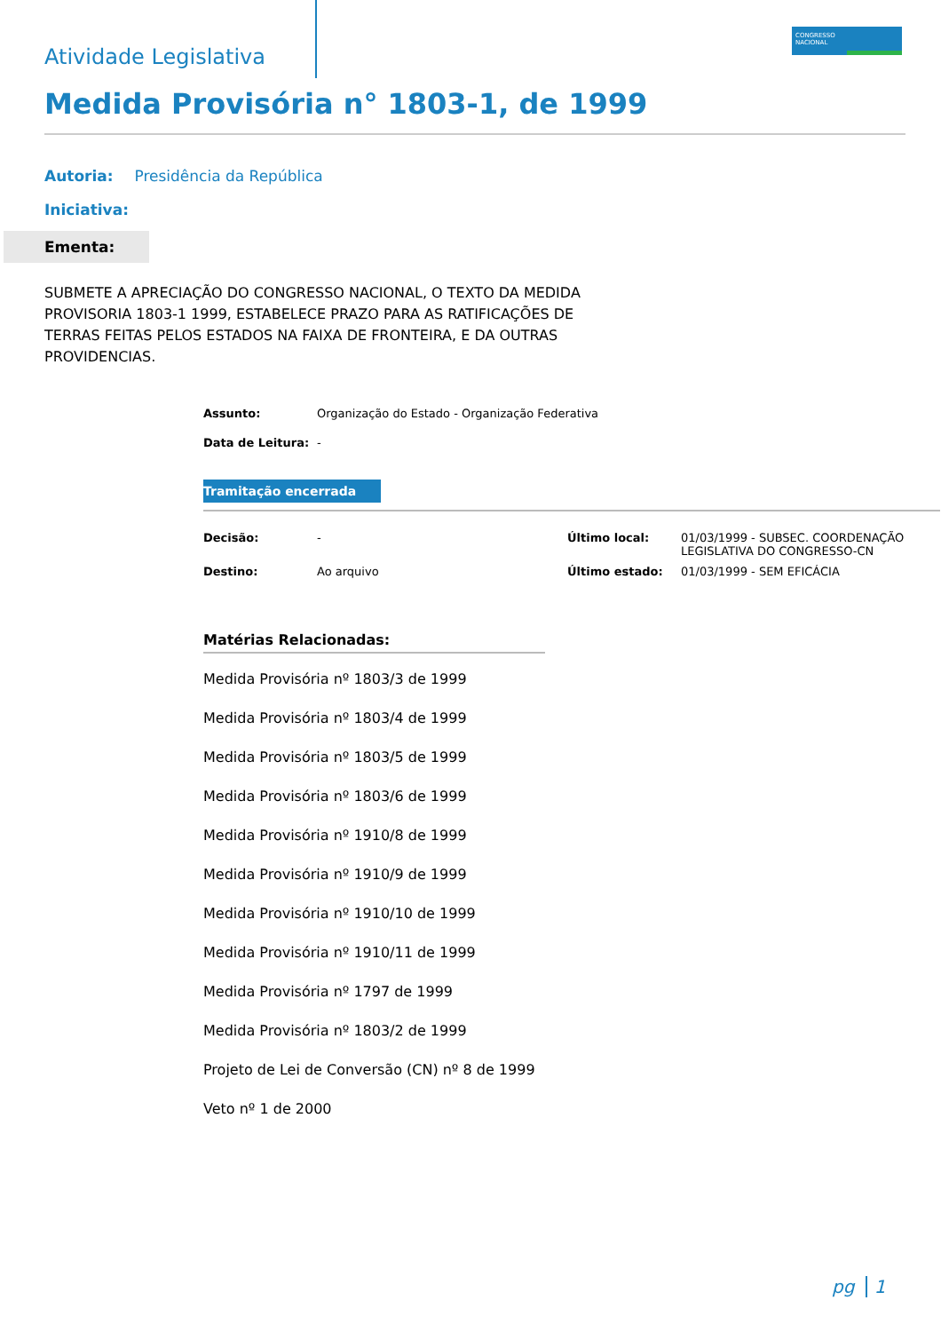CONGRESSO
NACIONAL
Atividade Legislativa
Medida Provisória n° 1803-1, de 1999
Autoria: Presidência da República
Iniciativa:
Ementa:
SUBMETE A APRECIAÇÃO DO CONGRESSO NACIONAL, O TEXTO DA MEDIDA PROVISORIA 1803-1 1999, ESTABELECE PRAZO PARA AS RATIFICAÇÕES DE TERRAS FEITAS PELOS ESTADOS NA FAIXA DE FRONTEIRA, E DA OUTRAS PROVIDENCIAS.
| Assunto: | Organização do Estado - Organização Federativa |
| Data de Leitura: | - |
Tramitação encerrada
| Decisão: | - | Último local: | 01/03/1999 - SUBSEC. COORDENAÇÃO LEGISLATIVA DO CONGRESSO-CN |
| Destino: | Ao arquivo | Último estado: | 01/03/1999 - SEM EFICÁCIA |
Matérias Relacionadas:
Medida Provisória nº 1803/3 de 1999
Medida Provisória nº 1803/4 de 1999
Medida Provisória nº 1803/5 de 1999
Medida Provisória nº 1803/6 de 1999
Medida Provisória nº 1910/8 de 1999
Medida Provisória nº 1910/9 de 1999
Medida Provisória nº 1910/10 de 1999
Medida Provisória nº 1910/11 de 1999
Medida Provisória nº 1797 de 1999
Medida Provisória nº 1803/2 de 1999
Projeto de Lei de Conversão (CN) nº 8 de 1999
Veto nº 1 de 2000
pg 1